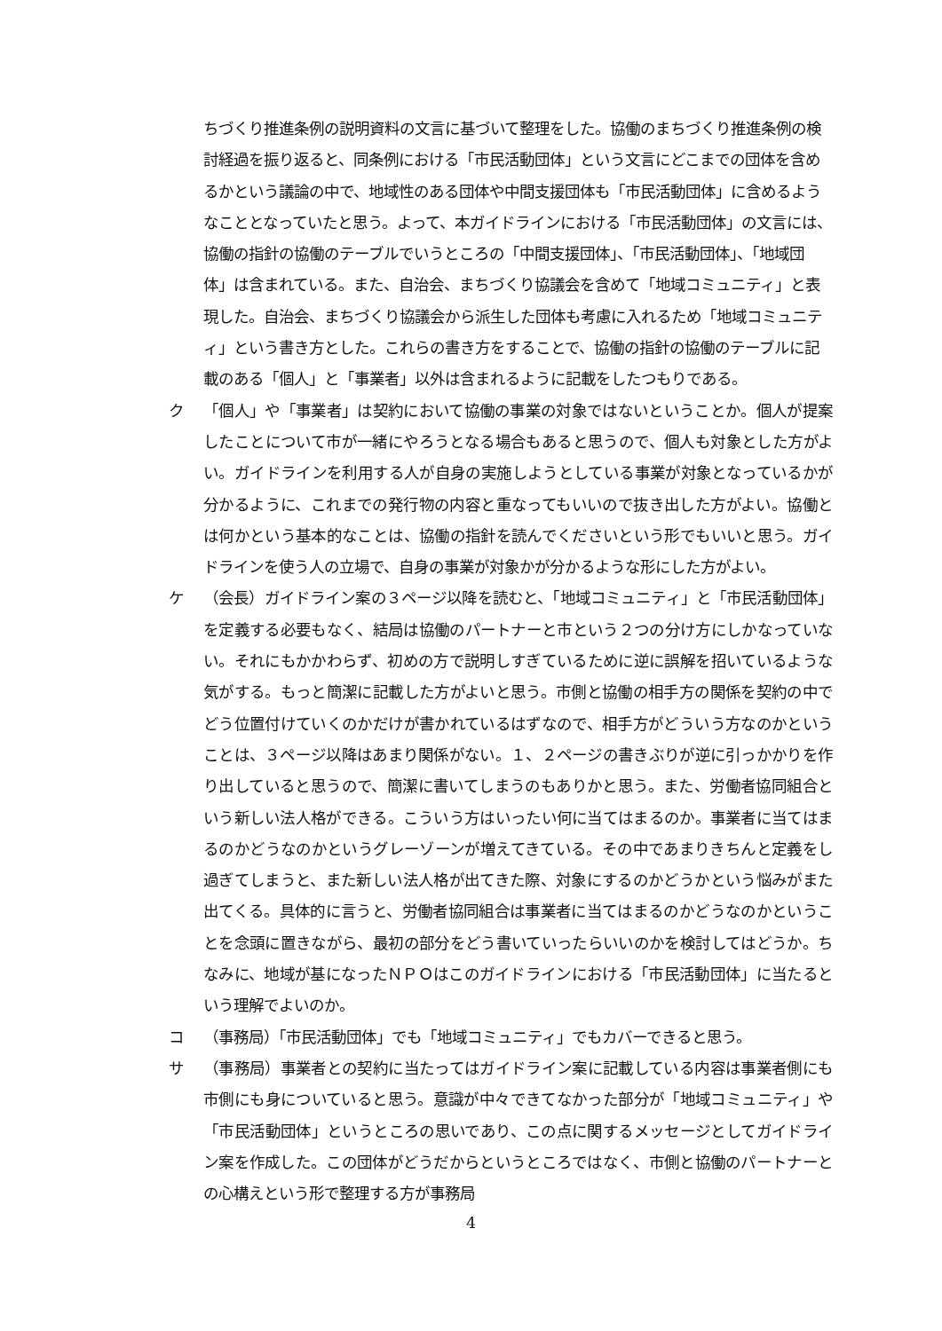ちづくり推進条例の説明資料の文言に基づいて整理をした。協働のまちづくり推進条例の検討経過を振り返ると、同条例における「市民活動団体」という文言にどこまでの団体を含めるかという議論の中で、地域性のある団体や中間支援団体も「市民活動団体」に含めるようなこととなっていたと思う。よって、本ガイドラインにおける「市民活動団体」の文言には、協働の指針の協働のテーブルでいうところの「中間支援団体」、「市民活動団体」、「地域団体」は含まれている。また、自治会、まちづくり協議会を含めて「地域コミュニティ」と表現した。自治会、まちづくり協議会から派生した団体も考慮に入れるため「地域コミュニティ」という書き方とした。これらの書き方をすることで、協働の指針の協働のテーブルに記載のある「個人」と「事業者」以外は含まれるように記載をしたつもりである。
ク 「個人」や「事業者」は契約において協働の事業の対象ではないということか。個人が提案したことについて市が一緒にやろうとなる場合もあると思うので、個人も対象とした方がよい。ガイドラインを利用する人が自身の実施しようとしている事業が対象となっているかが分かるように、これまでの発行物の内容と重なってもいいので抜き出した方がよい。協働とは何かという基本的なことは、協働の指針を読んでくださいという形でもいいと思う。ガイドラインを使う人の立場で、自身の事業が対象かが分かるような形にした方がよい。
ケ （会長）ガイドライン案の３ページ以降を読むと、「地域コミュニティ」と「市民活動団体」を定義する必要もなく、結局は協働のパートナーと市という２つの分け方にしかなっていない。それにもかかわらず、初めの方で説明しすぎているために逆に誤解を招いているような気がする。もっと簡潔に記載した方がよいと思う。市側と協働の相手方の関係を契約の中でどう位置付けていくのかだけが書かれているはずなので、相手方がどういう方なのかということは、３ページ以降はあまり関係がない。１、２ページの書きぶりが逆に引っかかりを作り出していると思うので、簡潔に書いてしまうのもありかと思う。また、労働者協同組合という新しい法人格ができる。こういう方はいったい何に当てはまるのか。事業者に当てはまるのかどうなのかというグレーゾーンが増えてきている。その中であまりきちんと定義をし過ぎてしまうと、また新しい法人格が出てきた際、対象にするのかどうかという悩みがまた出てくる。具体的に言うと、労働者協同組合は事業者に当てはまるのかどうなのかということを念頭に置きながら、最初の部分をどう書いていったらいいのかを検討してはどうか。ちなみに、地域が基になったＮＰＯはこのガイドラインにおける「市民活動団体」に当たるという理解でよいのか。
コ （事務局）「市民活動団体」でも「地域コミュニティ」でもカバーできると思う。
サ （事務局）事業者との契約に当たってはガイドライン案に記載している内容は事業者側にも市側にも身についていると思う。意識が中々できてなかった部分が「地域コミュニティ」や「市民活動団体」というところの思いであり、この点に関するメッセージとしてガイドライン案を作成した。この団体がどうだからというところではなく、市側と協働のパートナーとの心構えという形で整理する方が事務局
4